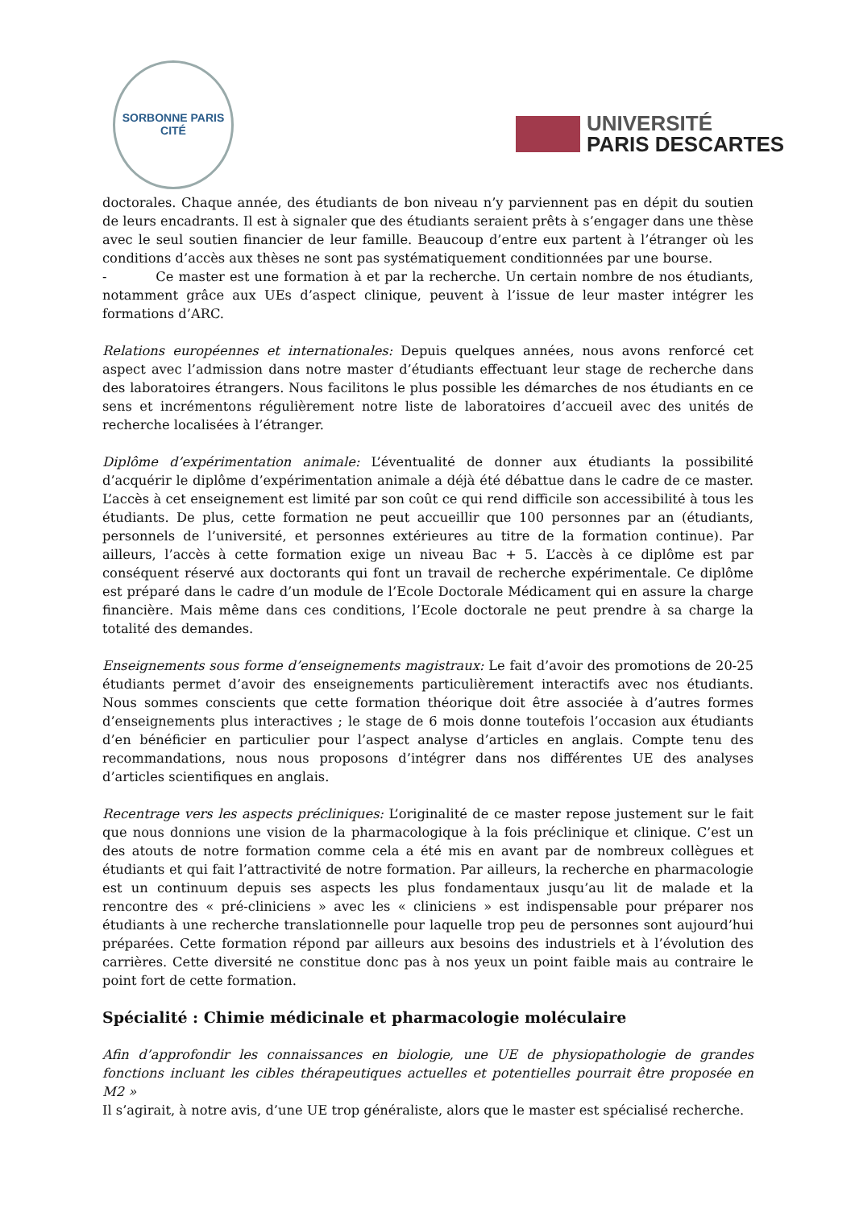SORBONNE PARIS CITÉ
UNIVERSITÉ
PARIS DESCARTES
doctorales. Chaque année, des étudiants de bon niveau n’y parviennent pas en dépit du soutien de leurs encadrants. Il est à signaler que des étudiants seraient prêts à s’engager dans une thèse avec le seul soutien financier de leur famille. Beaucoup d’entre eux partent à l’étranger où les conditions d’accès aux thèses ne sont pas systématiquement conditionnées par une bourse.
- Ce master est une formation à et par la recherche. Un certain nombre de nos étudiants, notamment grâce aux UEs d’aspect clinique, peuvent à l’issue de leur master intégrer les formations d’ARC.
Relations européennes et internationales: Depuis quelques années, nous avons renforcé cet aspect avec l’admission dans notre master d’étudiants effectuant leur stage de recherche dans des laboratoires étrangers. Nous facilitons le plus possible les démarches de nos étudiants en ce sens et incrémentons régulièrement notre liste de laboratoires d’accueil avec des unités de recherche localisées à l’étranger.
Diplôme d’expérimentation animale: L’éventualité de donner aux étudiants la possibilité d’acquérir le diplôme d’expérimentation animale a déjà été débattue dans le cadre de ce master. L’accès à cet enseignement est limité par son coût ce qui rend difficile son accessibilité à tous les étudiants. De plus, cette formation ne peut accueillir que 100 personnes par an (étudiants, personnels de l’université, et personnes extérieures au titre de la formation continue). Par ailleurs, l’accès à cette formation exige un niveau Bac + 5. L’accès à ce diplôme est par conséquent réservé aux doctorants qui font un travail de recherche expérimentale. Ce diplôme est préparé dans le cadre d’un module de l’Ecole Doctorale Médicament qui en assure la charge financière. Mais même dans ces conditions, l’Ecole doctorale ne peut prendre à sa charge la totalité des demandes.
Enseignements sous forme d’enseignements magistraux: Le fait d’avoir des promotions de 20-25 étudiants permet d’avoir des enseignements particulièrement interactifs avec nos étudiants. Nous sommes conscients que cette formation théorique doit être associée à d’autres formes d’enseignements plus interactives ; le stage de 6 mois donne toutefois l’occasion aux étudiants d’en bénéficier en particulier pour l’aspect analyse d’articles en anglais. Compte tenu des recommandations, nous nous proposons d’intégrer dans nos différentes UE des analyses d’articles scientifiques en anglais.
Recentrage vers les aspects précliniques: L’originalité de ce master repose justement sur le fait que nous donnions une vision de la pharmacologique à la fois préclinique et clinique. C’est un des atouts de notre formation comme cela a été mis en avant par de nombreux collègues et étudiants et qui fait l’attractivité de notre formation. Par ailleurs, la recherche en pharmacologie est un continuum depuis ses aspects les plus fondamentaux jusqu’au lit de malade et la rencontre des « pré-cliniciens » avec les « cliniciens » est indispensable pour préparer nos étudiants à une recherche translationnelle pour laquelle trop peu de personnes sont aujourd’hui préparées. Cette formation répond par ailleurs aux besoins des industriels et à l’évolution des carrières. Cette diversité ne constitue donc pas à nos yeux un point faible mais au contraire le point fort de cette formation.
Spécialité : Chimie médicinale et pharmacologie moléculaire
Afin d’approfondir les connaissances en biologie, une UE de physiopathologie de grandes fonctions incluant les cibles thérapeutiques actuelles et potentielles pourrait être proposée en M2 »
Il s’agirait, à notre avis, d’une UE trop généraliste, alors que le master est spécialisé recherche.